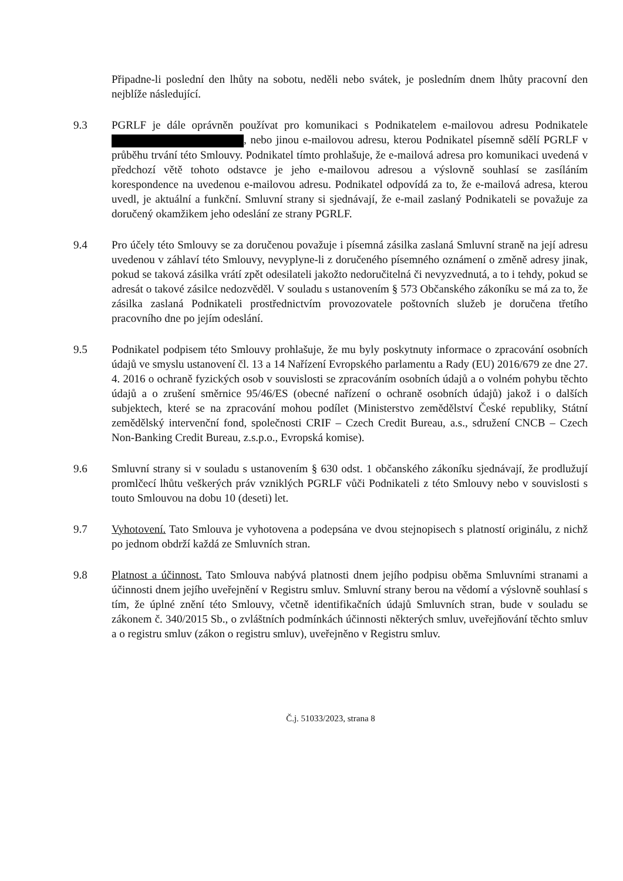Připadne-li poslední den lhůty na sobotu, neděli nebo svátek, je posledním dnem lhůty pracovní den nejblíže následující.
9.3 PGRLF je dále oprávněn používat pro komunikaci s Podnikatelem e-mailovou adresu Podnikatele , nebo jinou e-mailovou adresu, kterou Podnikatel písemně sdělí PGRLF v průběhu trvání této Smlouvy. Podnikatel tímto prohlašuje, že e-mailová adresa pro komunikaci uvedená v předchozí větě tohoto odstavce je jeho e-mailovou adresou a výslovně souhlasí se zasíláním korespondence na uvedenou e-mailovou adresu. Podnikatel odpovídá za to, že e-mailová adresa, kterou uvedl, je aktuální a funkční. Smluvní strany si sjednávají, že e-mail zaslaný Podnikateli se považuje za doručený okamžikem jeho odeslání ze strany PGRLF.
9.4 Pro účely této Smlouvy se za doručenou považuje i písemná zásilka zaslaná Smluvní straně na její adresu uvedenou v záhlaví této Smlouvy, nevyplyne-li z doručeného písemného oznámení o změně adresy jinak, pokud se taková zásilka vrátí zpět odesilateli jakožto nedoručitelná či nevyzvednutá, a to i tehdy, pokud se adresát o takové zásilce nedozvěděl. V souladu s ustanovením § 573 Občanského zákoníku se má za to, že zásilka zaslaná Podnikateli prostřednictvím provozovatele poštovních služeb je doručena třetího pracovního dne po jejím odeslání.
9.5 Podnikatel podpisem této Smlouvy prohlašuje, že mu byly poskytnuty informace o zpracování osobních údajů ve smyslu ustanovení čl. 13 a 14 Nařízení Evropského parlamentu a Rady (EU) 2016/679 ze dne 27. 4. 2016 o ochraně fyzických osob v souvislosti se zpracováním osobních údajů a o volném pohybu těchto údajů a o zrušení směrnice 95/46/ES (obecné nařízení o ochraně osobních údajů) jakož i o dalších subjektech, které se na zpracování mohou podílet (Ministerstvo zemědělství České republiky, Státní zemědělský intervenční fond, společnosti CRIF – Czech Credit Bureau, a.s., sdružení CNCB – Czech Non-Banking Credit Bureau, z.s.p.o., Evropská komise).
9.6 Smluvní strany si v souladu s ustanovením § 630 odst. 1 občanského zákoníku sjednávají, že prodlužují promlčecí lhůtu veškerých práv vzniklých PGRLF vůči Podnikateli z této Smlouvy nebo v souvislosti s touto Smlouvou na dobu 10 (deseti) let.
9.7 Vyhotovení. Tato Smlouva je vyhotovena a podepsána ve dvou stejnopisech s platností originálu, z nichž po jednom obdrží každá ze Smluvních stran.
9.8 Platnost a účinnost. Tato Smlouva nabývá platnosti dnem jejího podpisu oběma Smluvními stranami a účinnosti dnem jejího uveřejnění v Registru smluv. Smluvní strany berou na vědomí a výslovně souhlasí s tím, že úplné znění této Smlouvy, včetně identifikačních údajů Smluvních stran, bude v souladu se zákonem č. 340/2015 Sb., o zvláštních podmínkách účinnosti některých smluv, uveřejňování těchto smluv a o registru smluv (zákon o registru smluv), uveřejněno v Registru smluv.
Č.j. 51033/2023, strana 8